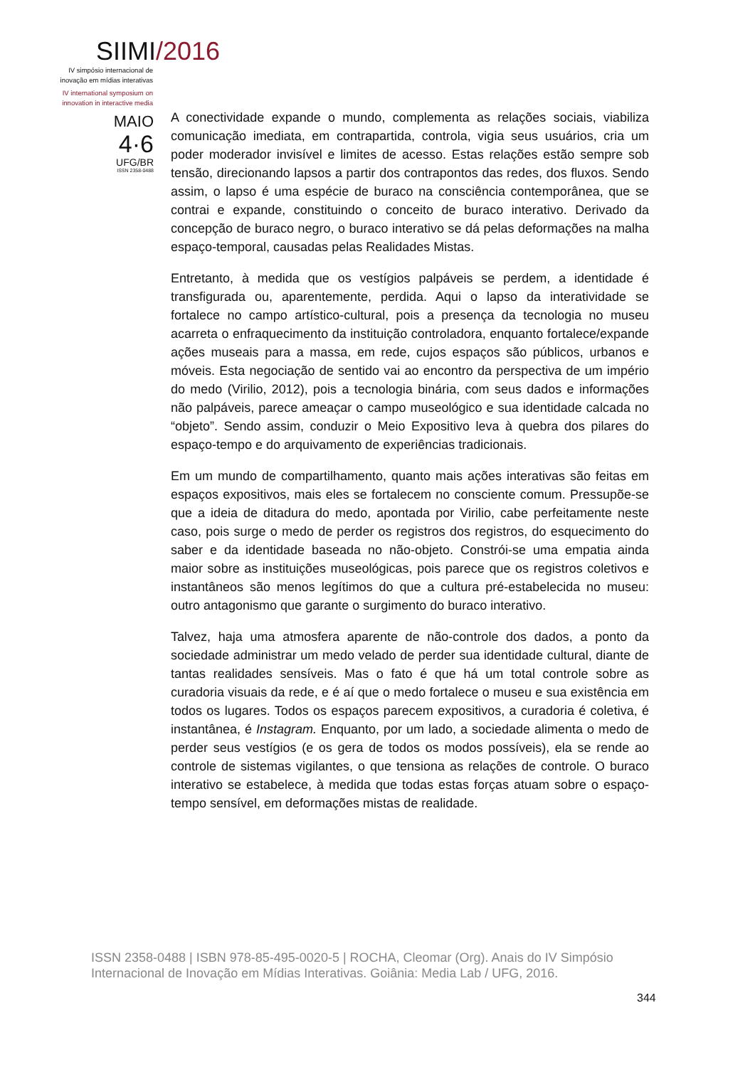SIIMI/2016
IV simpósio internacional de inovação em mídias interativas
IV international symposium on innovation in interactive media
MAIO
4·6
UFG/BR
ISSN 2358-0488
A conectividade expande o mundo, complementa as relações sociais, viabiliza comunicação imediata, em contrapartida, controla, vigia seus usuários, cria um poder moderador invisível e limites de acesso. Estas relações estão sempre sob tensão, direcionando lapsos a partir dos contrapontos das redes, dos fluxos. Sendo assim, o lapso é uma espécie de buraco na consciência contemporânea, que se contrai e expande, constituindo o conceito de buraco interativo. Derivado da concepção de buraco negro, o buraco interativo se dá pelas deformações na malha espaço-temporal, causadas pelas Realidades Mistas.
Entretanto, à medida que os vestígios palpáveis se perdem, a identidade é transfigurada ou, aparentemente, perdida. Aqui o lapso da interatividade se fortalece no campo artístico-cultural, pois a presença da tecnologia no museu acarreta o enfraquecimento da instituição controladora, enquanto fortalece/expande ações museais para a massa, em rede, cujos espaços são públicos, urbanos e móveis. Esta negociação de sentido vai ao encontro da perspectiva de um império do medo (Virilio, 2012), pois a tecnologia binária, com seus dados e informações não palpáveis, parece ameaçar o campo museológico e sua identidade calcada no “objeto”. Sendo assim, conduzir o Meio Expositivo leva à quebra dos pilares do espaço-tempo e do arquivamento de experiências tradicionais.
Em um mundo de compartilhamento, quanto mais ações interativas são feitas em espaços expositivos, mais eles se fortalecem no consciente comum. Pressupõe-se que a ideia de ditadura do medo, apontada por Virilio, cabe perfeitamente neste caso, pois surge o medo de perder os registros dos registros, do esquecimento do saber e da identidade baseada no não-objeto. Constrói-se uma empatia ainda maior sobre as instituições museológicas, pois parece que os registros coletivos e instantâneos são menos legítimos do que a cultura pré-estabelecida no museu: outro antagonismo que garante o surgimento do buraco interativo.
Talvez, haja uma atmosfera aparente de não-controle dos dados, a ponto da sociedade administrar um medo velado de perder sua identidade cultural, diante de tantas realidades sensíveis. Mas o fato é que há um total controle sobre as curadoria visuais da rede, e é aí que o medo fortalece o museu e sua existência em todos os lugares. Todos os espaços parecem expositivos, a curadoria é coletiva, é instantânea, é Instagram. Enquanto, por um lado, a sociedade alimenta o medo de perder seus vestígios (e os gera de todos os modos possíveis), ela se rende ao controle de sistemas vigilantes, o que tensiona as relações de controle. O buraco interativo se estabelece, à medida que todas estas forças atuam sobre o espaço-tempo sensível, em deformações mistas de realidade.
ISSN 2358-0488 | ISBN 978-85-495-0020-5 | ROCHA, Cleomar (Org). Anais do IV Simpósio Internacional de Inovação em Mídias Interativas. Goiânia: Media Lab / UFG, 2016.
344